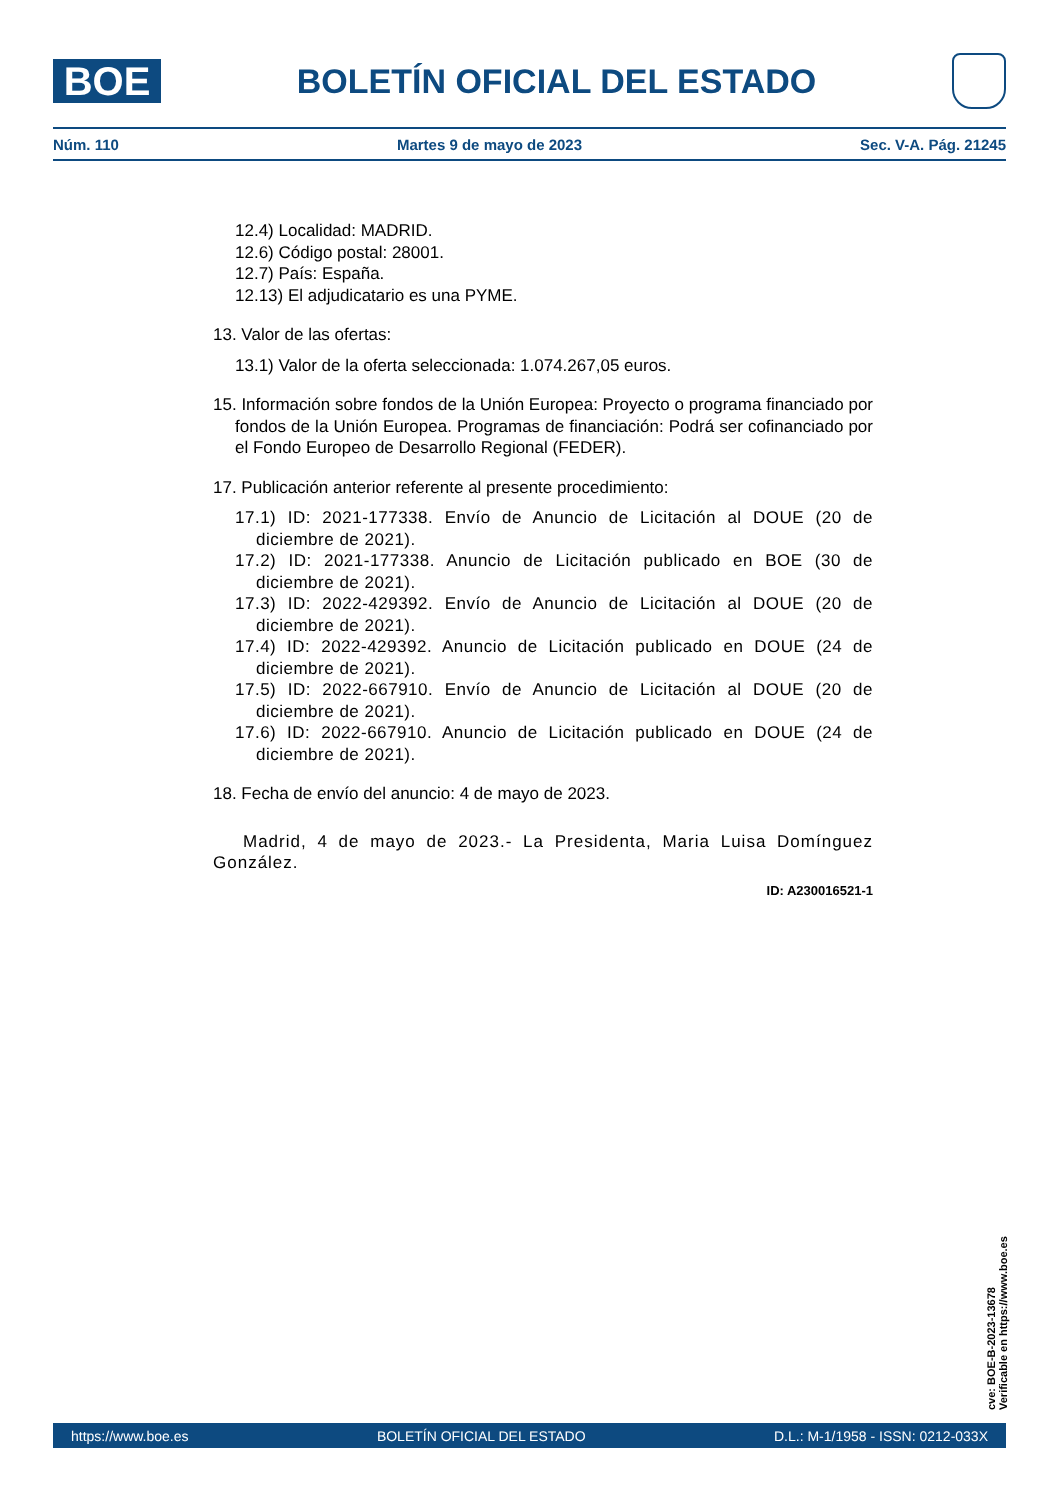BOE
BOLETÍN OFICIAL DEL ESTADO
Núm. 110 Martes 9 de mayo de 2023 Sec. V-A. Pág. 21245
12.4) Localidad: MADRID.
12.6) Código postal: 28001.
12.7) País: España.
12.13) El adjudicatario es una PYME.
13. Valor de las ofertas:
13.1) Valor de la oferta seleccionada: 1.074.267,05 euros.
15. Información sobre fondos de la Unión Europea: Proyecto o programa financiado por fondos de la Unión Europea. Programas de financiación: Podrá ser cofinanciado por el Fondo Europeo de Desarrollo Regional (FEDER).
17. Publicación anterior referente al presente procedimiento:
17.1) ID: 2021-177338. Envío de Anuncio de Licitación al DOUE (20 de diciembre de 2021).
17.2) ID: 2021-177338. Anuncio de Licitación publicado en BOE (30 de diciembre de 2021).
17.3) ID: 2022-429392. Envío de Anuncio de Licitación al DOUE (20 de diciembre de 2021).
17.4) ID: 2022-429392. Anuncio de Licitación publicado en DOUE (24 de diciembre de 2021).
17.5) ID: 2022-667910. Envío de Anuncio de Licitación al DOUE (20 de diciembre de 2021).
17.6) ID: 2022-667910. Anuncio de Licitación publicado en DOUE (24 de diciembre de 2021).
18. Fecha de envío del anuncio: 4 de mayo de 2023.
Madrid, 4 de mayo de 2023.- La Presidenta, Maria Luisa Domínguez González.
ID: A230016521-1
cve: BOE-B-2023-13678
Verificable en https://www.boe.es
https://www.boe.es BOLETÍN OFICIAL DEL ESTADO D.L.: M-1/1958 - ISSN: 0212-033X